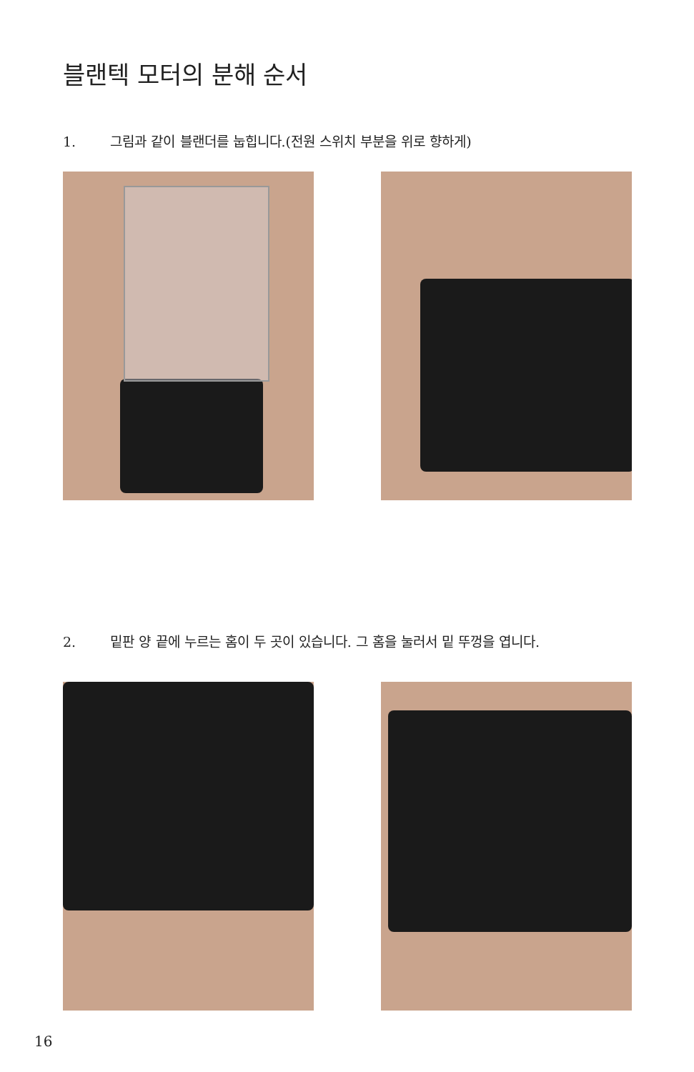블랜텍 모터의 분해 순서
1. 그림과 같이 블랜더를 눕힙니다.(전원 스위치 부분을 위로 향하게)
2. 밑판 양 끝에 누르는 홈이 두 곳이 있습니다. 그 홈을 눌러서 밑 뚜껑을 엽니다.
16